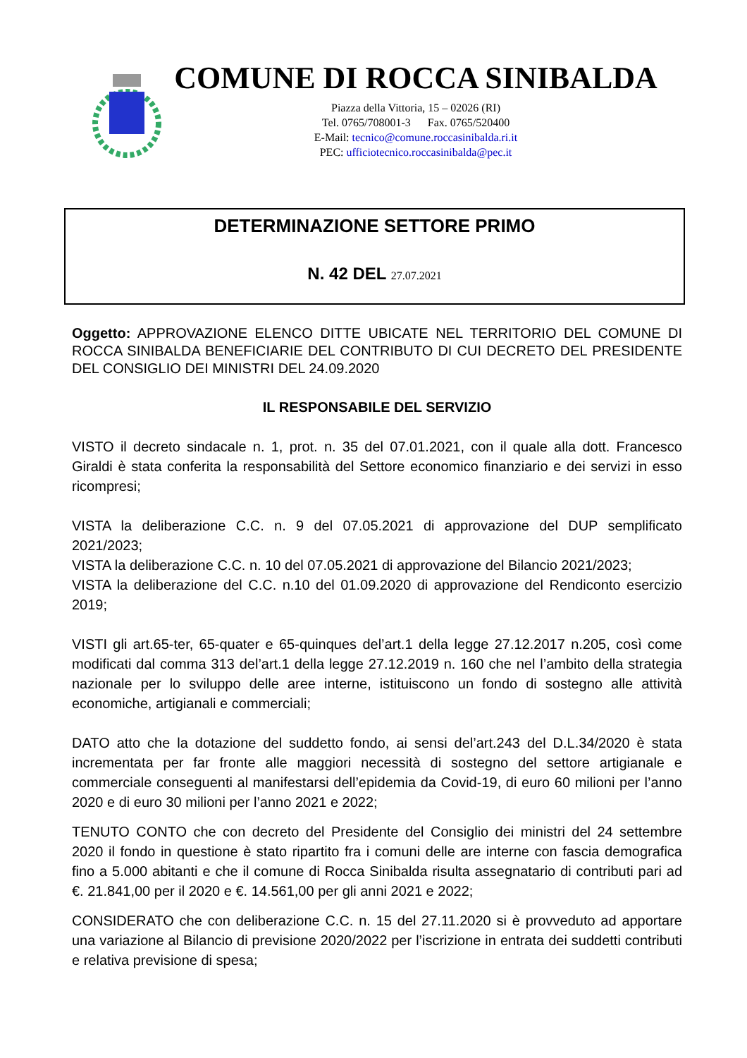COMUNE DI ROCCA SINIBALDA
Piazza della Vittoria, 15 – 02026 (RI)
Tel. 0765/708001-3 Fax. 0765/520400
E-Mail: tecnico@comune.roccasinibalda.ri.it
PEC: ufficiotecnico.roccasinibalda@pec.it
DETERMINAZIONE SETTORE PRIMO
N. 42 DEL 27.07.2021
Oggetto: APPROVAZIONE ELENCO DITTE UBICATE NEL TERRITORIO DEL COMUNE DI ROCCA SINIBALDA BENEFICIARIE DEL CONTRIBUTO DI CUI DECRETO DEL PRESIDENTE DEL CONSIGLIO DEI MINISTRI DEL 24.09.2020
IL RESPONSABILE DEL SERVIZIO
VISTO il decreto sindacale n. 1, prot. n. 35 del 07.01.2021, con il quale alla dott. Francesco Giraldi è stata conferita la responsabilità del Settore economico finanziario e dei servizi in esso ricompresi;
VISTA la deliberazione C.C. n. 9 del 07.05.2021 di approvazione del DUP semplificato 2021/2023;
VISTA la deliberazione C.C. n. 10 del 07.05.2021 di approvazione del Bilancio 2021/2023;
VISTA la deliberazione del C.C. n.10 del 01.09.2020 di approvazione del Rendiconto esercizio 2019;
VISTI gli art.65-ter, 65-quater e 65-quinques del’art.1 della legge 27.12.2017 n.205, così come modificati dal comma 313 del’art.1 della legge 27.12.2019 n. 160 che nel l’ambito della strategia nazionale per lo sviluppo delle aree interne, istituiscono un fondo di sostegno alle attività economiche, artigianali e commerciali;
DATO atto che la dotazione del suddetto fondo, ai sensi del’art.243 del D.L.34/2020 è stata incrementata per far fronte alle maggiori necessità di sostegno del settore artigianale e commerciale conseguenti al manifestarsi dell’epidemia da Covid-19, di euro 60 milioni per l’anno 2020 e di euro 30 milioni per l’anno 2021 e 2022;
TENUTO CONTO che con decreto del Presidente del Consiglio dei ministri del 24 settembre 2020 il fondo in questione è stato ripartito fra i comuni delle are interne con fascia demografica fino a 5.000 abitanti e che il comune di Rocca Sinibalda risulta assegnatario di contributi pari ad €. 21.841,00 per il 2020 e €. 14.561,00 per gli anni 2021 e 2022;
CONSIDERATO che con deliberazione C.C. n. 15 del 27.11.2020 si è provveduto ad apportare una variazione al Bilancio di previsione 2020/2022 per l’iscrizione in entrata dei suddetti contributi e relativa previsione di spesa;